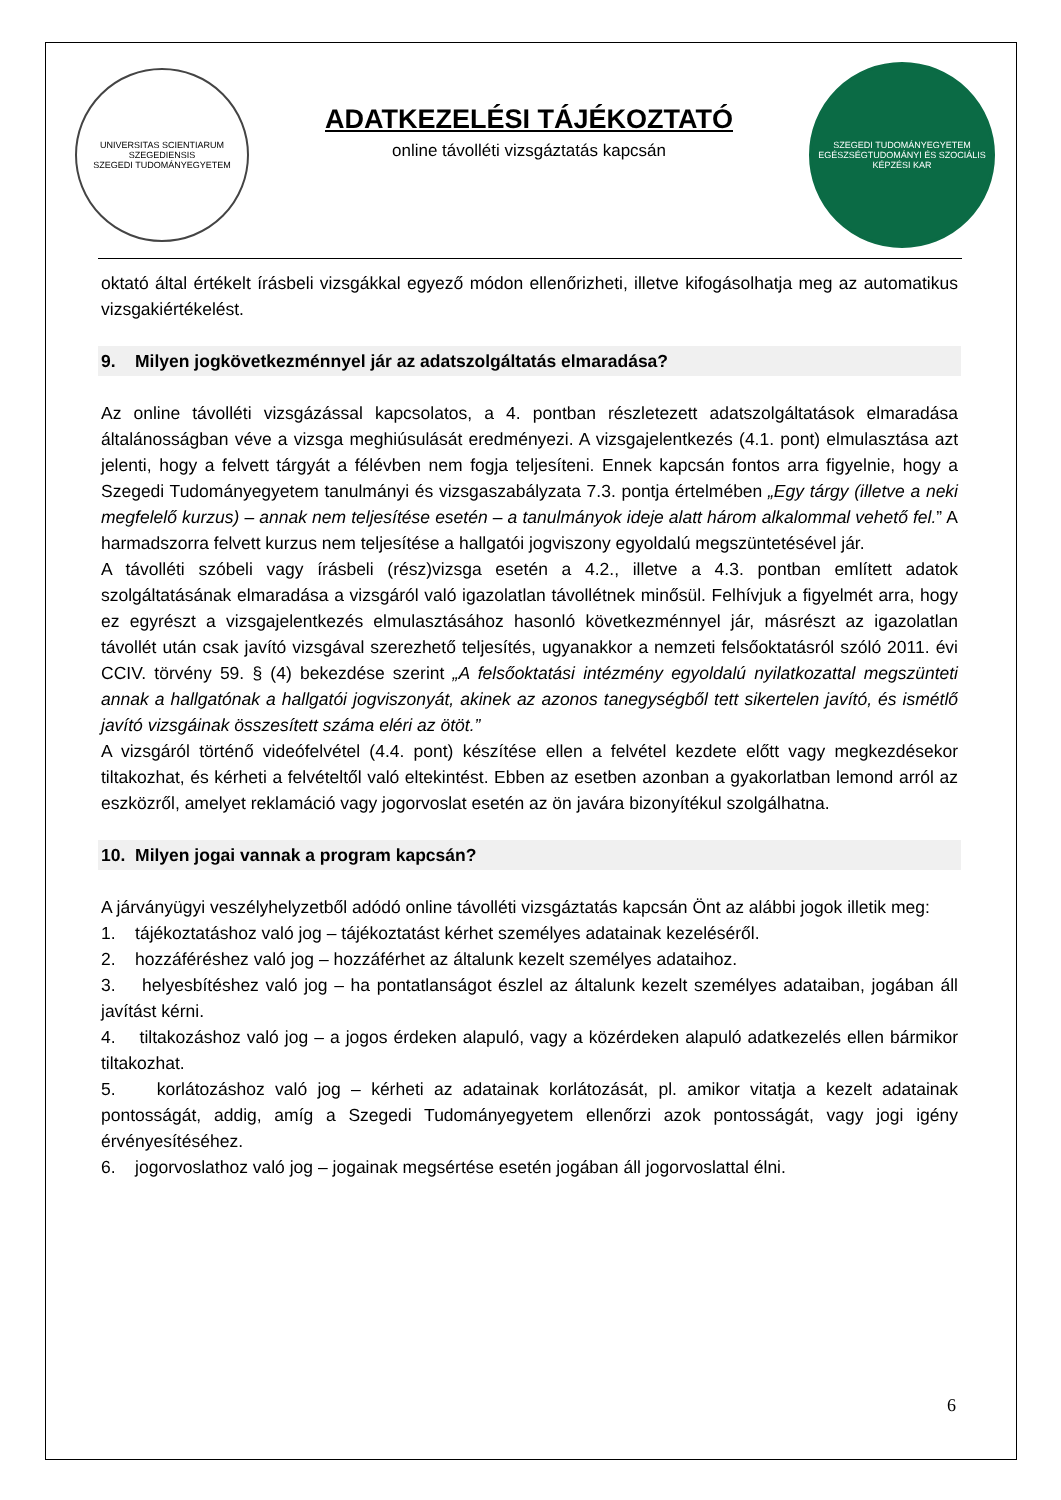UNIVERSITAS SCIENTIARUM SZEGEDIENSIS
SZEGEDI TUDOMÁNYEGYETEM
ADATKEZELÉSI TÁJÉKOZTATÓ
online távolléti vizsgáztatás kapcsán
SZEGEDI TUDOMÁNYEGYETEM
EGÉSZSÉGTUDOMÁNYI ÉS SZOCIÁLIS KÉPZÉSI KAR
oktató által értékelt írásbeli vizsgákkal egyező módon ellenőrizheti, illetve kifogásolhatja meg az automatikus vizsgakiértékelést.
9. Milyen jogkövetkezménnyel jár az adatszolgáltatás elmaradása?
Az online távolléti vizsgázással kapcsolatos, a 4. pontban részletezett adatszolgáltatások elmaradása általánosságban véve a vizsga meghiúsulását eredményezi. A vizsgajelentkezés (4.1. pont) elmulasztása azt jelenti, hogy a felvett tárgyát a félévben nem fogja teljesíteni. Ennek kapcsán fontos arra figyelnie, hogy a Szegedi Tudományegyetem tanulmányi és vizsgaszabályzata 7.3. pontja értelmében „Egy tárgy (illetve a neki megfelelő kurzus) – annak nem teljesítése esetén – a tanulmányok ideje alatt három alkalommal vehető fel.” A harmadszorra felvett kurzus nem teljesítése a hallgatói jogviszony egyoldalú megszüntetésével jár.
A távolléti szóbeli vagy írásbeli (rész)vizsga esetén a 4.2., illetve a 4.3. pontban említett adatok szolgáltatásának elmaradása a vizsgáról való igazolatlan távollétnek minősül. Felhívjuk a figyelmét arra, hogy ez egyrészt a vizsgajelentkezés elmulasztásához hasonló következménnyel jár, másrészt az igazolatlan távollét után csak javító vizsgával szerezhető teljesítés, ugyanakkor a nemzeti felsőoktatásról szóló 2011. évi CCIV. törvény 59. § (4) bekezdése szerint „A felsőoktatási intézmény egyoldalú nyilatkozattal megszünteti annak a hallgatónak a hallgatói jogviszonyát, akinek az azonos tanegységből tett sikertelen javító, és ismétlő javító vizsgáinak összesített száma eléri az ötöt.”
A vizsgáról történő videófelvétel (4.4. pont) készítése ellen a felvétel kezdete előtt vagy megkezdésekor tiltakozhat, és kérheti a felvételtől való eltekintést. Ebben az esetben azonban a gyakorlatban lemond arról az eszközről, amelyet reklamáció vagy jogorvoslat esetén az ön javára bizonyítékul szolgálhatna.
10. Milyen jogai vannak a program kapcsán?
A járványügyi veszélyhelyzetből adódó online távolléti vizsgáztatás kapcsán Önt az alábbi jogok illetik meg:
1. tájékoztatáshoz való jog – tájékoztatást kérhet személyes adatainak kezeléséről.
2. hozzáféréshez való jog – hozzáférhet az általunk kezelt személyes adataihoz.
3. helyesbítéshez való jog – ha pontatlanságot észlel az általunk kezelt személyes adataiban, jogában áll javítást kérni.
4. tiltakozáshoz való jog – a jogos érdeken alapuló, vagy a közérdeken alapuló adatkezelés ellen bármikor tiltakozhat.
5. korlátozáshoz való jog – kérheti az adatainak korlátozását, pl. amikor vitatja a kezelt adatainak pontosságát, addig, amíg a Szegedi Tudományegyetem ellenőrzi azok pontosságát, vagy jogi igény érvényesítéséhez.
6. jogorvoslathoz való jog – jogainak megsértése esetén jogában áll jogorvoslattal élni.
6